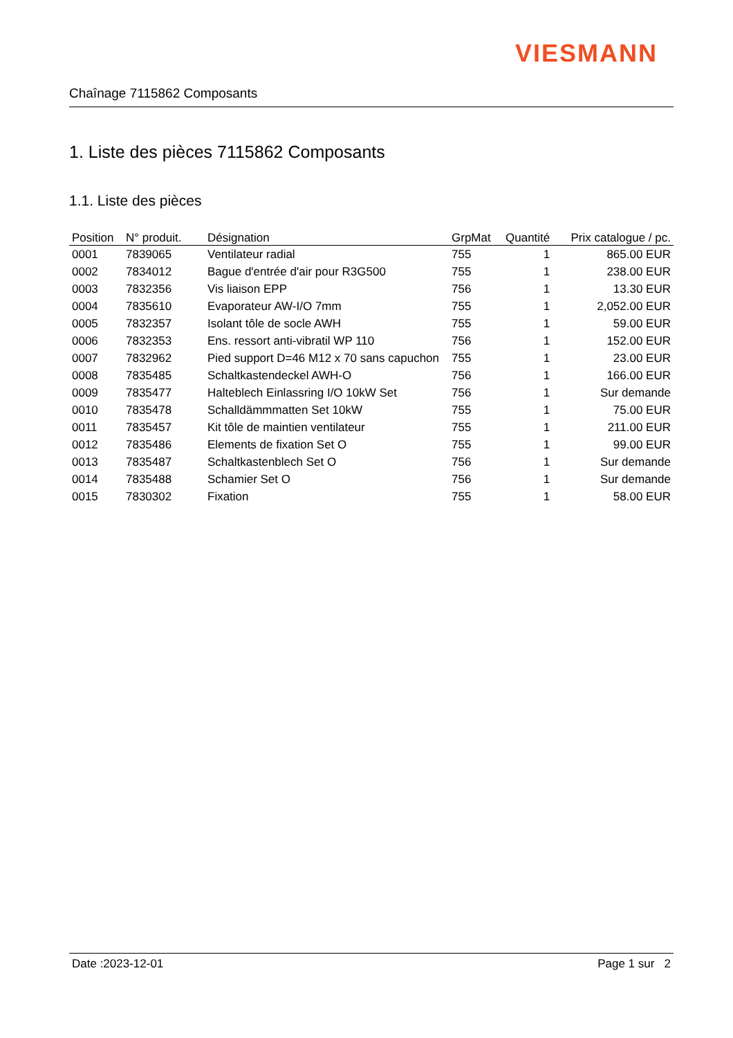VIESMANN
Chaînage 7115862 Composants
1. Liste des pièces 7115862 Composants
1.1. Liste des pièces
| Position | N° produit. | Désignation | GrpMat | Quantité | Prix catalogue / pc. |
| --- | --- | --- | --- | --- | --- |
| 0001 | 7839065 | Ventilateur radial | 755 | 1 | 865.00 EUR |
| 0002 | 7834012 | Bague d'entrée d'air pour R3G500 | 755 | 1 | 238.00 EUR |
| 0003 | 7832356 | Vis liaison EPP | 756 | 1 | 13.30 EUR |
| 0004 | 7835610 | Evaporateur AW-I/O 7mm | 755 | 1 | 2,052.00 EUR |
| 0005 | 7832357 | Isolant tôle de socle AWH | 755 | 1 | 59.00 EUR |
| 0006 | 7832353 | Ens. ressort anti-vibratil WP 110 | 756 | 1 | 152.00 EUR |
| 0007 | 7832962 | Pied support D=46 M12 x 70 sans capuchon | 755 | 1 | 23.00 EUR |
| 0008 | 7835485 | Schaltkastendeckel AWH-O | 756 | 1 | 166.00 EUR |
| 0009 | 7835477 | Halteblech Einlassring I/O 10kW Set | 756 | 1 | Sur demande |
| 0010 | 7835478 | Schalldämmmatten Set 10kW | 755 | 1 | 75.00 EUR |
| 0011 | 7835457 | Kit tôle de maintien ventilateur | 755 | 1 | 211.00 EUR |
| 0012 | 7835486 | Elements de fixation Set O | 755 | 1 | 99.00 EUR |
| 0013 | 7835487 | Schaltkastenblech Set O | 756 | 1 | Sur demande |
| 0014 | 7835488 | Schamier Set O | 756 | 1 | Sur demande |
| 0015 | 7830302 | Fixation | 755 | 1 | 58.00 EUR |
Date :2023-12-01 Page 1 sur 2